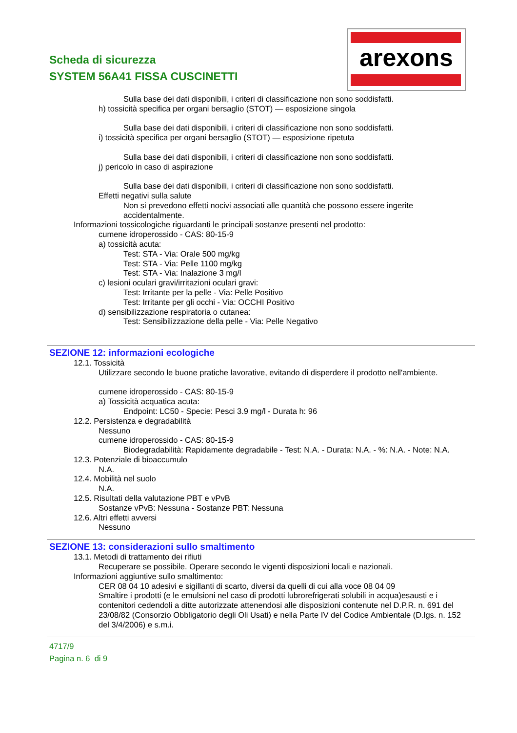Scheda di sicurezza
SYSTEM 56A41 FISSA CUSCINETTI
arexons
Sulla base dei dati disponibili, i criteri di classificazione non sono soddisfatti.
h) tossicità specifica per organi bersaglio (STOT) — esposizione singola
Sulla base dei dati disponibili, i criteri di classificazione non sono soddisfatti.
i) tossicità specifica per organi bersaglio (STOT) — esposizione ripetuta
Sulla base dei dati disponibili, i criteri di classificazione non sono soddisfatti.
j) pericolo in caso di aspirazione
Sulla base dei dati disponibili, i criteri di classificazione non sono soddisfatti.
Effetti negativi sulla salute
Non si prevedono effetti nocivi associati alle quantità che possono essere ingerite accidentalmente.
Informazioni tossicologiche riguardanti le principali sostanze presenti nel prodotto:
cumene idroperossido - CAS: 80-15-9
a) tossicità acuta:
Test: STA - Via: Orale 500 mg/kg
Test: STA - Via: Pelle 1100 mg/kg
Test: STA - Via: Inalazione 3 mg/l
c) lesioni oculari gravi/irritazioni oculari gravi:
Test: Irritante per la pelle - Via: Pelle Positivo
Test: Irritante per gli occhi - Via: OCCHI Positivo
d) sensibilizzazione respiratoria o cutanea:
Test: Sensibilizzazione della pelle - Via: Pelle Negativo
SEZIONE 12: informazioni ecologiche
12.1. Tossicità
Utilizzare secondo le buone pratiche lavorative, evitando di disperdere il prodotto nell'ambiente.
cumene idroperossido - CAS: 80-15-9
a) Tossicità acquatica acuta:
Endpoint: LC50 - Specie: Pesci 3.9 mg/l - Durata h: 96
12.2. Persistenza e degradabilità
Nessuno
cumene idroperossido - CAS: 80-15-9
Biodegradabilità: Rapidamente degradabile - Test: N.A. - Durata: N.A. - %: N.A. - Note: N.A.
12.3. Potenziale di bioaccumulo
N.A.
12.4. Mobilità nel suolo
N.A.
12.5. Risultati della valutazione PBT e vPvB
Sostanze vPvB: Nessuna - Sostanze PBT: Nessuna
12.6. Altri effetti avversi
Nessuno
SEZIONE 13: considerazioni sullo smaltimento
13.1. Metodi di trattamento dei rifiuti
Recuperare se possibile. Operare secondo le vigenti disposizioni locali e nazionali.
Informazioni aggiuntive sullo smaltimento:
CER 08 04 10 adesivi e sigillanti di scarto, diversi da quelli di cui alla voce 08 04 09
Smaltire i prodotti (e le emulsioni nel caso di prodotti lubrorefrigerati solubili in acqua)esausti e i contenitori cedendoli a ditte autorizzate attenendosi alle disposizioni contenute nel D.P.R. n. 691 del 23/08/82 (Consorzio Obbligatorio degli Oli Usati) e nella Parte IV del Codice Ambientale (D.lgs. n. 152 del 3/4/2006) e s.m.i.
4717/9
Pagina n. 6 di 9